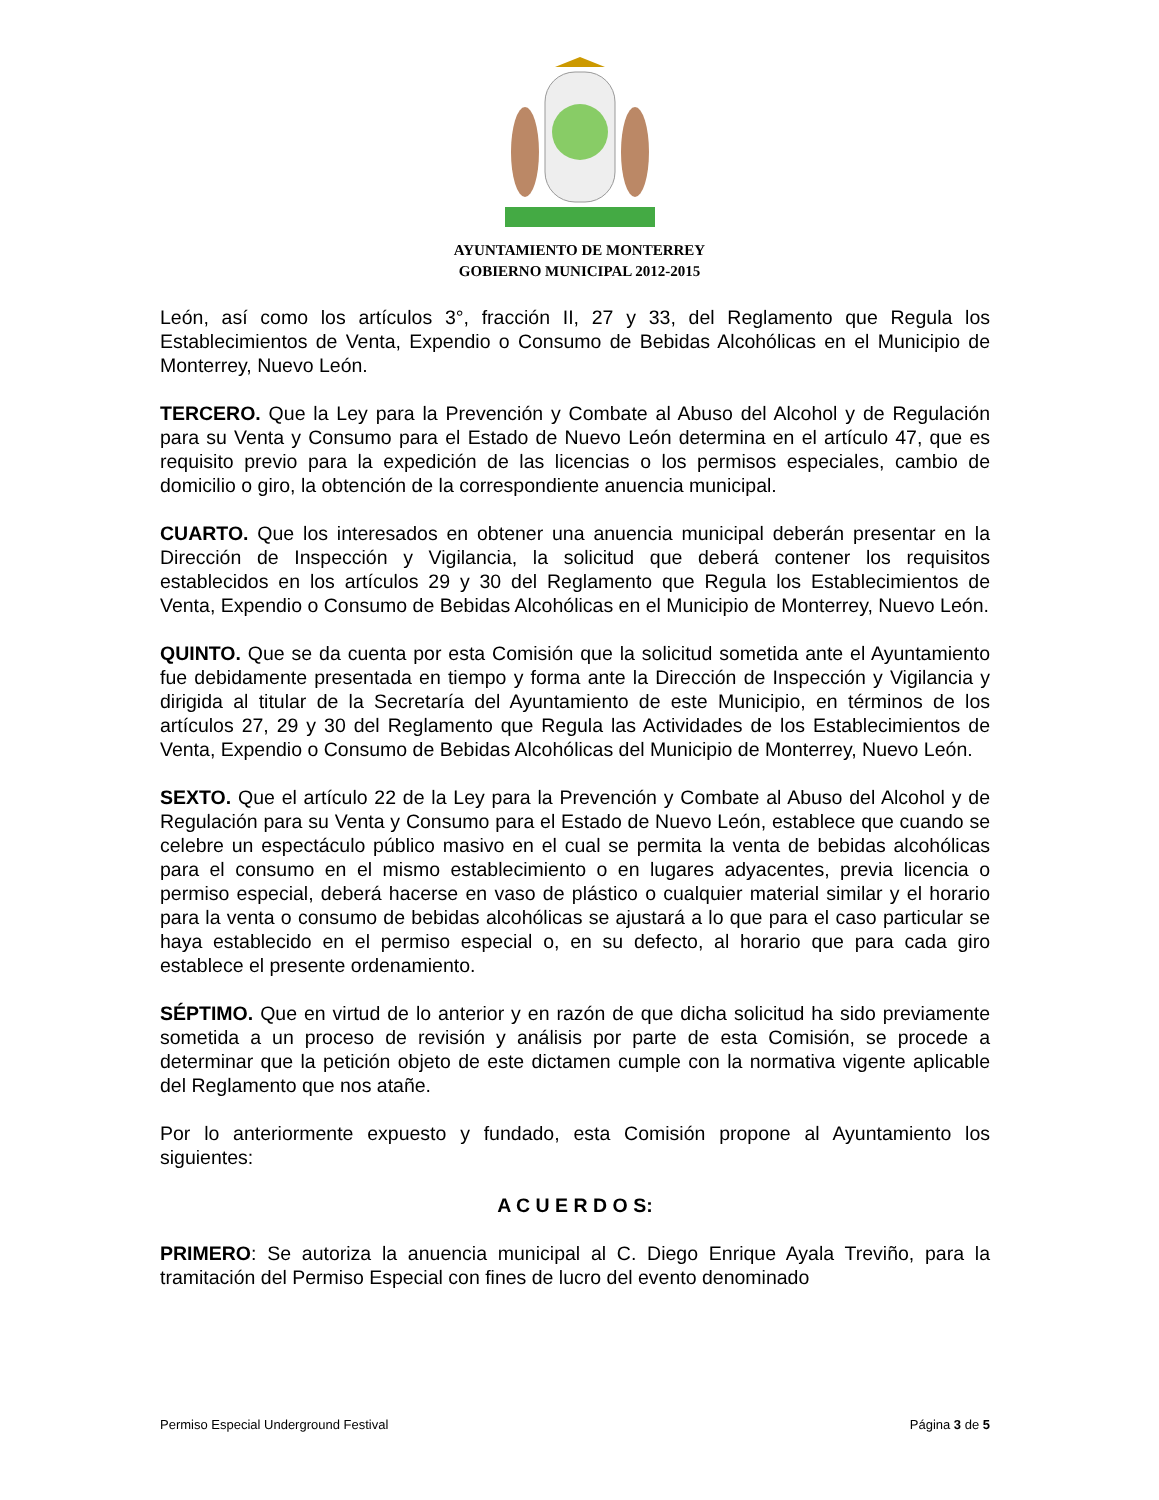AYUNTAMIENTO DE MONTERREY
GOBIERNO MUNICIPAL 2012-2015
León, así como los artículos 3°, fracción II, 27 y 33, del Reglamento que Regula los Establecimientos de Venta, Expendio o Consumo de Bebidas Alcohólicas en el Municipio de Monterrey, Nuevo León.
TERCERO. Que la Ley para la Prevención y Combate al Abuso del Alcohol y de Regulación para su Venta y Consumo para el Estado de Nuevo León determina en el artículo 47, que es requisito previo para la expedición de las licencias o los permisos especiales, cambio de domicilio o giro, la obtención de la correspondiente anuencia municipal.
CUARTO. Que los interesados en obtener una anuencia municipal deberán presentar en la Dirección de Inspección y Vigilancia, la solicitud que deberá contener los requisitos establecidos en los artículos 29 y 30 del Reglamento que Regula los Establecimientos de Venta, Expendio o Consumo de Bebidas Alcohólicas en el Municipio de Monterrey, Nuevo León.
QUINTO. Que se da cuenta por esta Comisión que la solicitud sometida ante el Ayuntamiento fue debidamente presentada en tiempo y forma ante la Dirección de Inspección y Vigilancia y dirigida al titular de la Secretaría del Ayuntamiento de este Municipio, en términos de los artículos 27, 29 y 30 del Reglamento que Regula las Actividades de los Establecimientos de Venta, Expendio o Consumo de Bebidas Alcohólicas del Municipio de Monterrey, Nuevo León.
SEXTO. Que el artículo 22 de la Ley para la Prevención y Combate al Abuso del Alcohol y de Regulación para su Venta y Consumo para el Estado de Nuevo León, establece que cuando se celebre un espectáculo público masivo en el cual se permita la venta de bebidas alcohólicas para el consumo en el mismo establecimiento o en lugares adyacentes, previa licencia o permiso especial, deberá hacerse en vaso de plástico o cualquier material similar y el horario para la venta o consumo de bebidas alcohólicas se ajustará a lo que para el caso particular se haya establecido en el permiso especial o, en su defecto, al horario que para cada giro establece el presente ordenamiento.
SÉPTIMO. Que en virtud de lo anterior y en razón de que dicha solicitud ha sido previamente sometida a un proceso de revisión y análisis por parte de esta Comisión, se procede a determinar que la petición objeto de este dictamen cumple con la normativa vigente aplicable del Reglamento que nos atañe.
Por lo anteriormente expuesto y fundado, esta Comisión propone al Ayuntamiento los siguientes:
A C U E R D O S:
PRIMERO: Se autoriza la anuencia municipal al C. Diego Enrique Ayala Treviño, para la tramitación del Permiso Especial con fines de lucro del evento denominado
Permiso Especial Underground Festival Página 3 de 5